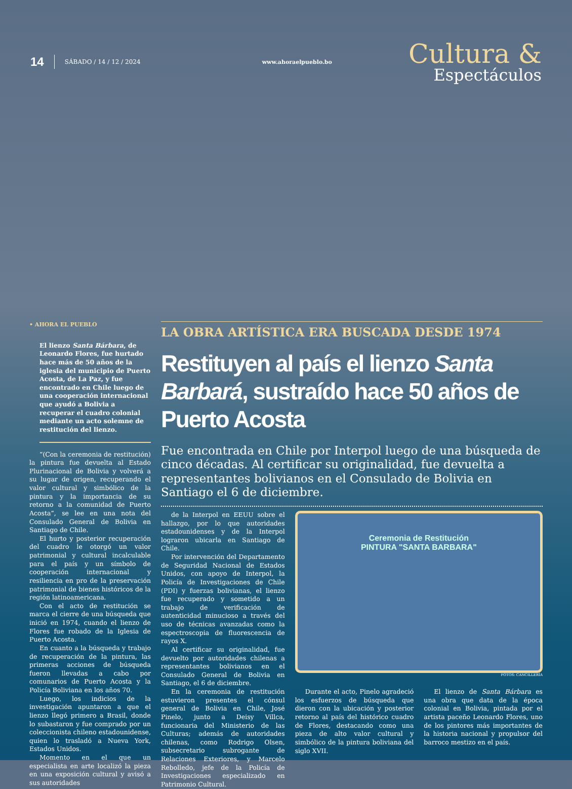14
SÁBADO / 14 / 12 / 2024 www.ahoraelpueblo.bo
Cultura &
Espectáculos
• AHORA EL PUEBLO
El lienzo Santa Bárbara, de Leonardo Flores, fue hurtado hace más de 50 años de la iglesia del municipio de Puerto Acosta, de La Paz, y fue encontrado en Chile luego de una cooperación internacional que ayudó a Bolivia a recuperar el cuadro colonial mediante un acto solemne de restitución del lienzo.
“(Con la ceremonia de restitución) la pintura fue devuelta al Estado Plurinacional de Bolivia y volverá a su lugar de origen, recuperando el valor cultural y simbólico de la pintura y la importancia de su retorno a la comunidad de Puerto Acosta”, se lee en una nota del Consulado General de Bolivia en Santiago de Chile.
El hurto y posterior recuperación del cuadro le otorgó un valor patrimonial y cultural incalculable para el país y un símbolo de cooperación internacional y resiliencia en pro de la preservación patrimonial de bienes históricos de la región latinoamericana.
Con el acto de restitución se marca el cierre de una búsqueda que inició en 1974, cuando el lienzo de Flores fue robado de la Iglesia de Puerto Acosta.
En cuanto a la búsqueda y trabajo de recuperación de la pintura, las primeras acciones de búsqueda fueron llevadas a cabo por comunarios de Puerto Acosta y la Policía Boliviana en los años 70.
Luego, los indicios de la investigación apuntaron a que el lienzo llegó primero a Brasil, donde lo subastaron y fue comprado por un coleccionista chileno estadounidense, quien lo trasladó a Nueva York, Estados Unidos.
Momento en el que un especialista en arte localizó la pieza en una exposición cultural y avisó a sus autoridades
LA OBRA ARTÍSTICA ERA BUSCADA DESDE 1974
Restituyen al país el lienzo Santa Barbará, sustraído hace 50 años de Puerto Acosta
Fue encontrada en Chile por Interpol luego de una búsqueda de cinco décadas. Al certificar su originalidad, fue devuelta a representantes bolivianos en el Consulado de Bolivia en Santiago el 6 de diciembre.
de la Interpol en EEUU sobre el hallazgo, por lo que autoridades estadounidenses y de la Interpol lograron ubicarla en Santiago de Chile.
Por intervención del Departamento de Seguridad Nacional de Estados Unidos, con apoyo de Interpol, la Policía de Investigaciones de Chile (PDI) y fuerzas bolivianas, el lienzo fue recuperado y sometido a un trabajo de verificación de autenticidad minucioso a través del uso de técnicas avanzadas como la espectroscopia de fluorescencia de rayos X.
Al certificar su originalidad, fue devuelto por autoridades chilenas a representantes bolivianos en el Consulado General de Bolivia en Santiago, el 6 de diciembre.
En la ceremonia de restitución estuvieron presentes el cónsul general de Bolivia en Chile, José Pinelo, junto a Deisy Villca, funcionaria del Ministerio de las Culturas; además de autoridades chilenas, como Rodrigo Olsen, subsecretario subrogante de Relaciones Exteriores, y Marcelo Rebolledo, jefe de la Policía de Investigaciones especializado en Patrimonio Cultural.
Ceremonia de Restitución
PINTURA "SANTA BARBARA"
FOTOS: CANCILLERÍA
Durante el acto, Pinelo agradeció los esfuerzos de búsqueda que dieron con la ubicación y posterior retorno al país del histórico cuadro de Flores, destacando como una pieza de alto valor cultural y simbólico de la pintura boliviana del siglo XVII.
El lienzo de Santa Bárbara es una obra que data de la época colonial en Bolivia, pintada por el artista paceño Leonardo Flores, uno de los pintores más importantes de la historia nacional y propulsor del barroco mestizo en el país.